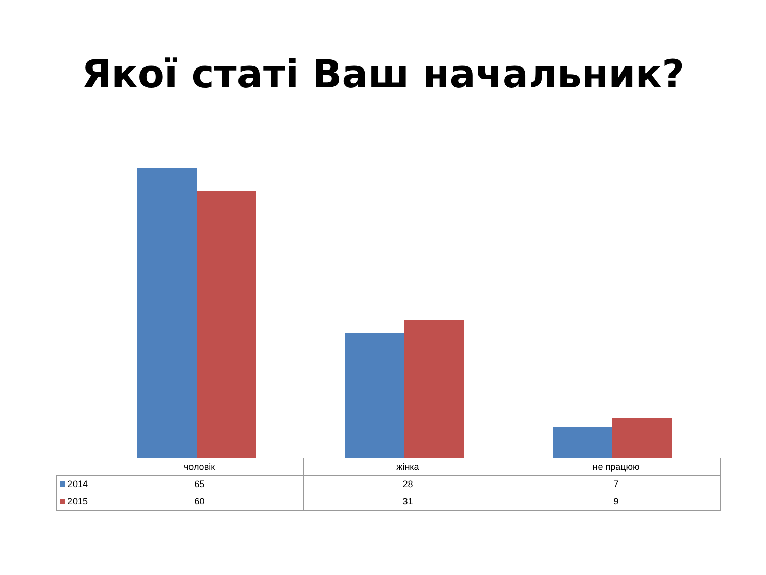Якої статі Ваш начальник?
| | чоловік | жінка | не працюю |
| --- | --- | --- | --- |
| 2014 | 65 | 28 | 7 |
| 2015 | 60 | 31 | 9 |